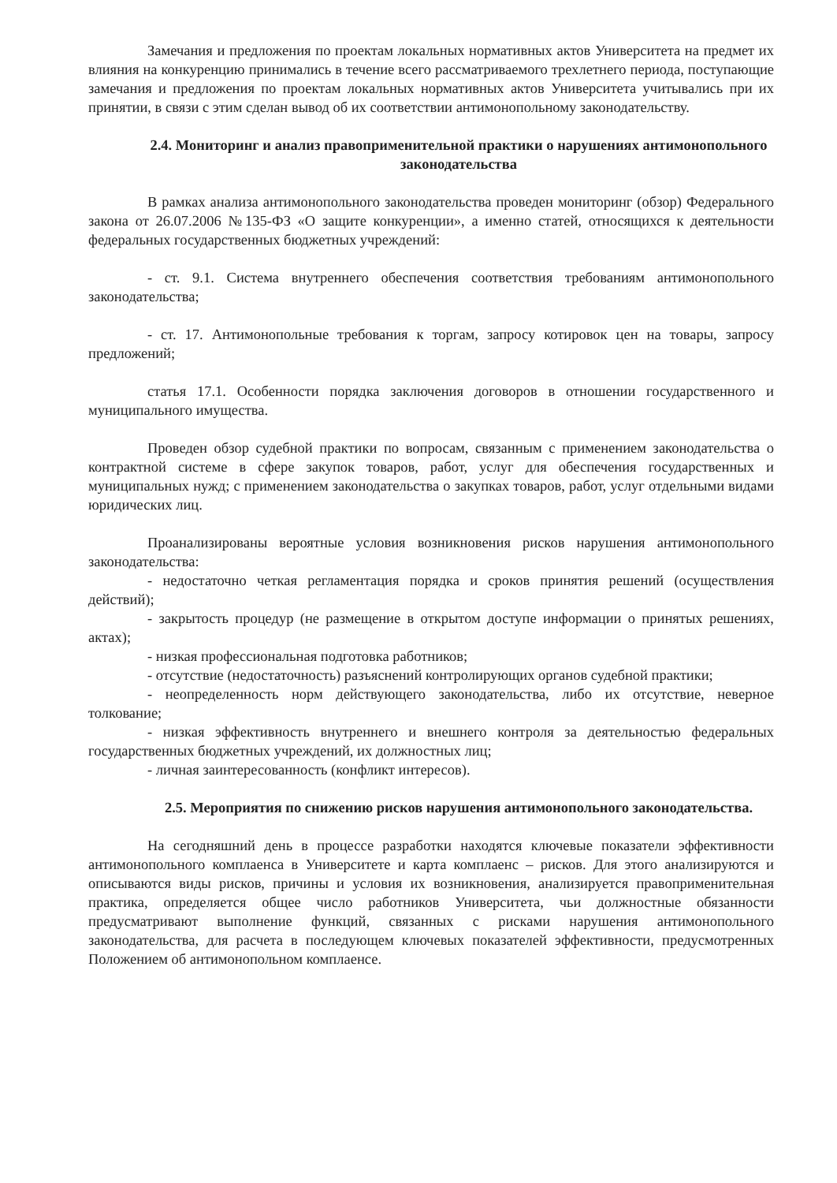Замечания и предложения по проектам локальных нормативных актов Университета на предмет их влияния на конкуренцию принимались в течение всего рассматриваемого трехлетнего периода, поступающие замечания и предложения по проектам локальных нормативных актов Университета учитывались при их принятии, в связи с этим сделан вывод об их соответствии антимонопольному законодательству.
2.4. Мониторинг и анализ правоприменительной практики о нарушениях антимонопольного законодательства
В рамках анализа антимонопольного законодательства проведен мониторинг (обзор) Федерального закона от 26.07.2006 №135-ФЗ «О защите конкуренции», а именно статей, относящихся к деятельности федеральных государственных бюджетных учреждений:
- ст. 9.1. Система внутреннего обеспечения соответствия требованиям антимонопольного законодательства;
- ст. 17. Антимонопольные требования к торгам, запросу котировок цен на товары, запросу предложений;
статья 17.1. Особенности порядка заключения договоров в отношении государственного и муниципального имущества.
Проведен обзор судебной практики по вопросам, связанным с применением законодательства о контрактной системе в сфере закупок товаров, работ, услуг для обеспечения государственных и муниципальных нужд; с применением законодательства о закупках товаров, работ, услуг отдельными видами юридических лиц.
Проанализированы вероятные условия возникновения рисков нарушения антимонопольного законодательства:
- недостаточно четкая регламентация порядка и сроков принятия решений (осуществления действий);
- закрытость процедур (не размещение в открытом доступе информации о принятых решениях, актах);
- низкая профессиональная подготовка работников;
- отсутствие (недостаточность) разъяснений контролирующих органов судебной практики;
- неопределенность норм действующего законодательства, либо их отсутствие, неверное толкование;
- низкая эффективность внутреннего и внешнего контроля за деятельностью федеральных государственных бюджетных учреждений, их должностных лиц;
- личная заинтересованность (конфликт интересов).
2.5. Мероприятия по снижению рисков нарушения антимонопольного законодательства.
На сегодняшний день в процессе разработки находятся ключевые показатели эффективности антимонопольного комплаенса в Университете и карта комплаенс – рисков. Для этого анализируются и описываются виды рисков, причины и условия их возникновения, анализируется правоприменительная практика, определяется общее число работников Университета, чьи должностные обязанности предусматривают выполнение функций, связанных с рисками нарушения антимонопольного законодательства, для расчета в последующем ключевых показателей эффективности, предусмотренных Положением об антимонопольном комплаенсе.